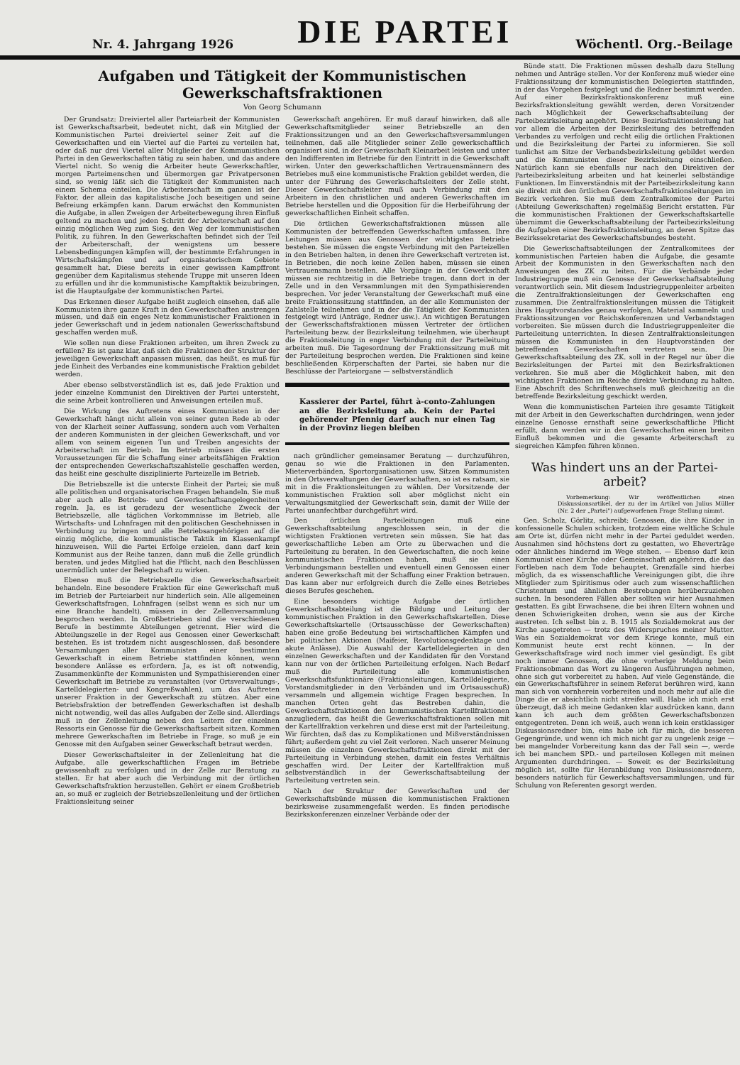Nr. 4. Jahrgang 1926
DIE PARTEI
Wöchentl. Org.-Beilage
Aufgaben und Tätigkeit der Kommunistischen Gewerkschaftsfraktionen
Von Georg Schumann
Der Grundsatz: Dreiviertel aller Parteiarbeit der Kommunisten ist Gewerkschaftsarbeit, bedeutet nicht, daß ein Mitglied der Kommunistischen Partei dreiviertel seiner Zeit auf die Gewerkschaften und ein Viertel auf die Partei zu verteilen hat, oder daß nur drei Viertel aller Mitglieder der Kommunistischen Partei in den Gewerkschaften tätig zu sein haben, und das andere Viertel nicht. So wenig die Arbeiter heute Gewerkschaftler, morgen Parteimenschen und übermorgen gar Privatpersonen sind, so wenig läßt sich die Tätigkeit der Kommunisten nach einem Schema einteilen. Die Arbeiterschaft im ganzen ist der Faktor, der allein das kapitalistische Joch beseitigen und seine Befreiung erkämpfen kann. Darum erwächst den Kommunisten die Aufgabe, in allen Zweigen der Arbeiterbewegung ihren Einfluß geltend zu machen und jeden Schritt der Arbeiterschaft auf den einzig möglichen Weg zum Sieg, den Weg der kommunistischen Politik, zu führen. In den Gewerkschaften befindet sich der Teil der Arbeiterschaft, der wenigstens um bessere Lebensbedingungen kämpfen will, der bestimmte Erfahrungen in Wirtschaftskämpfen und auf organisatorischem Gebiete gesammelt hat. Diese bereits in einer gewissen Kampffront gegenüber dem Kapitalismus stehende Truppe mit unseren Ideen zu erfüllen und ihr die kommunistische Kampftaktik beizubringen, ist die Hauptaufgabe der kommunistischen Partei.
Das Erkennen dieser Aufgabe heißt zugleich einsehen, daß alle Kommunisten ihre ganze Kraft in den Gewerkschaften anstrengen müssen, und daß ein enges Netz kommunistischer Fraktionen in jeder Gewerkschaft und in jedem nationalen Gewerkschaftsbund geschaffen werden muß.
Wie sollen nun diese Fraktionen arbeiten, um ihren Zweck zu erfüllen? Es ist ganz klar, daß sich die Fraktionen der Struktur der jeweiligen Gewerkschaft anpassen müssen, das heißt, es muß für jede Einheit des Verbandes eine kommunistische Fraktion gebildet werden.
Aber ebenso selbstverständlich ist es, daß jede Fraktion und jeder einzelne Kommunist den Direktiven der Partei untersteht, die seine Arbeit kontrollieren und Anweisungen erteilen muß.
Die Wirkung des Auftretens eines Kommunisten in der Gewerkschaft hängt nicht allein von seiner guten Rede ab oder von der Klarheit seiner Auffassung, sondern auch vom Verhalten der anderen Kommunisten in der gleichen Gewerkschaft, und vor allem von seinem eigenen Tun und Treiben angesichts der Arbeiterschaft im Betrieb. Im Betrieb müssen die ersten Voraussetzungen für die Schaffung einer arbeitsfähigen Fraktion der entsprechenden Gewerkschaftszahlstelle geschaffen werden, das heißt eine geschulte disziplinierte Parteizelle im Betrieb.
Die Betriebszelle ist die unterste Einheit der Partei; sie muß alle politischen und organisatorischen Fragen behandeln. Sie muß aber auch alle Betriebs- und Gewerkschaftsangelegenheiten regeln. Ja, es ist geradezu der wesentliche Zweck der Betriebszelle, alle täglichen Vorkommnisse im Betrieb, alle Wirtschafts- und Lohnfragen mit den politischen Geschehnissen in Verbindung zu bringen und alle Betriebsangehörigen auf die einzig mögliche, die kommunistische Taktik im Klassenkampf hinzuweisen. Will die Partei Erfolge erzielen, dann darf kein Kommunist aus der Reihe tanzen, dann muß die Zelle gründlich beraten, und jedes Mitglied hat die Pflicht, nach den Beschlüssen unermüdlich unter der Belegschaft zu wirken.
Ebenso muß die Betriebszelle die Gewerkschaftsarbeit behandeln. Eine besondere Fraktion für eine Gewerkschaft muß im Betrieb der Parteiarbeit nur hinderlich sein. Alle allgemeinen Gewerkschaftsfragen, Lohnfragen (selbst wenn es sich nur um eine Branche handelt), müssen in der Zellenversammlung besprochen werden. In Großbetrieben sind die verschiedenen Berufe in bestimmte Abteilungen getrennt. Hier wird die Abteilungszelle in der Regel aus Genossen einer Gewerkschaft bestehen. Es ist trotzdem nicht ausgeschlossen, daß besondere Versammlungen aller Kommunisten einer bestimmten Gewerkschaft in einem Betriebe stattfinden können, wenn besondere Anlässe es erfordern. Ja, es ist oft notwendig, Zusammenkünfte der Kommunisten und Sympathisierenden einer Gewerkschaft im Betriebe zu veranstalten (vor Ortsverwaltungs-, Kartelldelegierten- und Kongreßwahlen), um das Auftreten unserer Fraktion in der Gewerkschaft zu stützen. Aber eine Betriebsfraktion der betreffenden Gewerkschaften ist deshalb nicht notwendig, weil das alles Aufgaben der Zelle sind. Allerdings muß in der Zellenleitung neben den Leitern der einzelnen Ressorts ein Genosse für die Gewerkschaftsarbeit sitzen. Kommen mehrere Gewerkschaften im Betriebe in Frage, so muß je ein Genosse mit den Aufgaben seiner Gewerkschaft betraut werden.
Dieser Gewerkschaftsleiter in der Zellenleitung hat die Aufgabe, alle gewerkschaftlichen Fragen im Betriebe gewissenhaft zu verfolgen und in der Zelle zur Beratung zu stellen. Er hat aber auch die Verbindung mit der örtlichen Gewerkschaftsfraktion herzustellen. Gehört er einem Großbetrieb an, so muß er zugleich der Betriebszellenleitung und der örtlichen Fraktionsleitung seiner
Gewerkschaft angehören. Er muß darauf hinwirken, daß alle Gewerkschaftsmitglieder seiner Betriebszelle an den Fraktionssitzungen und an den Gewerkschaftsversammlungen teilnehmen, daß alle Mitglieder seiner Zelle gewerkschaftlich organisiert sind, in der Gewerkschaft Kleinarbeit leisten und unter den Indifferenten im Betriebe für den Eintritt in die Gewerkschaft wirken. Unter den gewerkschaftlichen Vertrauensmännern des Betriebes muß eine kommunistische Fraktion gebildet werden, die unter der Führung des Gewerkschaftsleiters der Zelle steht. Dieser Gewerkschaftsleiter muß auch Verbindung mit den Arbeitern in den christlichen und anderen Gewerkschaften im Betriebe herstellen und die Opposition für die Herbeiführung der gewerkschaftlichen Einheit schaffen.
Die örtlichen Gewerkschaftsfraktionen müssen alle Kommunisten der betreffenden Gewerkschaften umfassen. Ihre Leitungen müssen aus Genossen der wichtigsten Betriebe bestehen. Sie müssen die engste Verbindung mit den Parteizellen in den Betrieben halten, in denen ihre Gewerkschaft vertreten ist. In Betrieben, die noch keine Zellen haben, müssen sie einen Vertrauensmann bestellen. Alle Vorgänge in der Gewerkschaft müssen sie rechtzeitig in die Betriebe tragen, dann dort in der Zelle und in den Versammlungen mit den Sympathisierenden besprechen. Vor jeder Veranstaltung der Gewerkschaft muß eine breite Fraktionssitzung stattfinden, an der alle Kommunisten der Zahlstelle teilnehmen und in der die Tätigkeit der Kommunisten festgelegt wird (Anträge, Redner usw.). An wichtigen Beratungen der Gewerkschaftsfraktionen müssen Vertreter der örtlichen Parteileitung bezw. der Bezirksleitung teilnehmen, wie überhaupt die Fraktionsleitung in enger Verbindung mit der Parteileitung arbeiten muß. Die Tagesordnung der Fraktionssitzung muß mit der Parteileitung besprochen werden. Die Fraktionen sind keine beschließenden Körperschaften der Partei, sie haben nur die Beschlüsse der Parteiorgane — selbstverständlich
Kassierer der Partei, führt à-conto-Zahlungen an die Bezirksleitung ab. Kein der Partei gehörender Pfennig darf auch nur einen Tag in der Provinz liegen bleiben
nach gründlicher gemeinsamer Beratung — durchzuführen, genau so wie die Fraktionen in den Parlamenten. Mieterverbänden, Sportorganisationen usw. Sitzen Kommunisten in den Ortsverwaltungen der Gewerkschaften, so ist es ratsam, sie mit in die Fraktionsleitungen zu wählen. Der Vorsitzende der kommunistischen Fraktion soll aber möglichst nicht ein Verwaltungsmitglied der Gewerkschaft sein, damit der Wille der Partei unanfechtbar durchgeführt wird.
Den örtlichen Parteileitungen muß eine Gewerkschaftsabteilung angeschlossen sein, in der die wichtigsten Fraktionen vertreten sein müssen. Sie hat das gewerkschaftliche Leben am Orte zu überwachen und die Parteileitung zu beraten. In den Gewerkschaften, die noch keine kommunistischen Fraktionen haben, muß sie einen Verbindungsmann bestellen und eventuell einen Genossen einer anderen Gewerkschaft mit der Schaffung einer Fraktion betrauen. Das kann aber nur erfolgreich durch die Zelle eines Betriebes dieses Berufes geschehen.
Eine besonders wichtige Aufgabe der örtlichen Gewerkschaftsabteilung ist die Bildung und Leitung der kommunistischen Fraktion in den Gewerkschaftskartellen. Diese Gewerkschaftskartelle (Ortsausschüsse der Gewerkschaften) haben eine große Bedeutung bei wirtschaftlichen Kämpfen und bei politischen Aktionen (Maifeier, Revolutionsgedenktage und akute Anlässe). Die Auswahl der Kartelldelegierten in den einzelnen Gewerkschaften und der Kandidaten für den Vorstand kann nur von der örtlichen Parteileitung erfolgen. Nach Bedarf muß die Parteileitung alle kommunistischen Gewerkschaftsfunktionäre (Fraktionsleitungen, Kartelldelegierte, Vorstandsmitglieder in den Verbänden und im Ortsausschuß) versammeln und allgemein wichtige Fragen besprechen. In manchen Orten geht das Bestreben dahin, die Gewerkschaftsfraktionen den kommunistischen Kartellfraktionen anzugliedern, das heißt die Gewerkschaftsfraktionen sollen mit der Kartellfraktion verkehren und diese erst mit der Parteileitung. Wir fürchten, daß das zu Komplikationen und Mißverständnissen führt; außerdem geht zu viel Zeit verloren. Nach unserer Meinung müssen die einzelnen Gewerkschaftsfraktionen direkt mit der Parteileitung in Verbindung stehen, damit ein festes Verhältnis geschaffen wird. Der Leiter der Kartellfraktion muß selbstverständlich in der Gewerkschaftsabteilung der Parteileitung vertreten sein.
Nach der Struktur der Gewerkschaften und der Gewerkschaftsbünde müssen die kommunistischen Fraktionen bezirksweise zusammengefaßt werden. Es finden periodische Bezirkskonferenzen einzelner Verbände oder der
Bünde statt. Die Fraktionen müssen deshalb dazu Stellung nehmen und Anträge stellen. Vor der Konferenz muß wieder eine Fraktionssitzung der kommunistischen Delegierten stattfinden, in der das Vorgehen festgelegt und die Redner bestimmt werden. Auf einer Bezirksfraktionskonferenz muß eine Bezirksfraktionsleitung gewählt werden, deren Vorsitzender nach Möglichkeit der Gewerkschaftsabteilung der Parteibezirksleitung angehört. Diese Bezirksfraktionsleitung hat vor allem die Arbeiten der Bezirksleitung des betreffenden Verbandes zu verfolgen und recht eilig die örtlichen Fraktionen und die Bezirksleitung der Partei zu informieren. Sie soll tunlichst am Sitze der Verbandsbezirksleitung gebildet werden und die Kommunisten dieser Bezirksleitung einschließen. Natürlich kann sie ebenfalls nur nach den Direktiven der Parteibezirksleitung arbeiten und hat keinerlei selbständige Funktionen. Im Einverständnis mit der Parteibezirksleitung kann sie direkt mit den örtlichen Gewerkschaftsfraktionsleitungen im Bezirk verkehren. Sie muß dem Zentralkomitee der Partei (Abteilung Gewerkschaften) regelmäßig Bericht erstatten. Für die kommunistischen Fraktionen der Gewerkschaftskartelle übernimmt die Gewerkschaftsabteilung der Parteibezirksleitung die Aufgaben einer Bezirksfraktionsleitung, an deren Spitze das Bezirkssekretariat des Gewerkschaftsbundes besteht.
Die Gewerkschaftsabteilungen der Zentralkomitees der kommunistischen Parteien haben die Aufgabe, die gesamte Arbeit der Kommunisten in den Gewerkschaften nach den Anweisungen des ZK zu leiten. Für die Verbände jeder Industriegruppe muß ein Genosse der Gewerkschaftsabteilung verantwortlich sein. Mit diesem Industriegruppenleiter arbeiten die Zentralfraktionsleitungen der Gewerkschaften eng zusammen. Die Zentralfraktionsleitungen müssen die Tätigkeit ihres Hauptvorstandes genau verfolgen, Material sammeln und Fraktionssitzungen vor Reichskonferenzen und Verbandstagen vorbereiten. Sie müssen durch die Industriegruppenleiter die Parteileitung unterrichten. In diesen Zentralfraktionsleitungen müssen die Kommunisten in den Hauptvorständen der betreffenden Gewerkschaften vertreten sein. Die Gewerkschaftsabteilung des ZK. soll in der Regel nur über die Bezirksleitungen der Partei mit den Bezirksfraktionen verkehren. Sie muß aber die Möglichkeit haben, mit den wichtigsten Fraktionen im Reiche direkte Verbindung zu halten. Eine Abschrift des Schriftenwechsels muß gleichzeitig an die betreffende Bezirksleitung geschickt werden.
Wenn die kommunistischen Parteien ihre gesamte Tätigkeit mit der Arbeit in den Gewerkschaften durchdringen, wenn jeder einzelne Genosse ernsthaft seine gewerkschaftliche Pflicht erfüllt, dann werden wir in den Gewerkschaften einen breiten Einfluß bekommen und die gesamte Arbeiterschaft zu siegreichen Kämpfen führen können.
Was hindert uns an der Partei-arbeit?
Vorbemerkung: Wir veröffentlichen einen Diskussionsartikel, der zu der im Artikel von Julius Müller (Nr. 2 der „Partei") aufgeworfenen Frage Stellung nimmt.
Gen. Scholz, Görlitz, schreibt: Genossen, die ihre Kinder in konfessionelle Schulen schicken, trotzdem eine weltliche Schule am Orte ist, dürfen nicht mehr in der Partei geduldet werden. Ausnahmen sind höchstens dort zu gestatten, wo Eheverträge oder ähnliches hindernd im Wege stehen. — Ebenso darf kein Kommunist einer Kirche oder Gemeinschaft angehören, die das Fortleben nach dem Tode behauptet. Grenzfälle sind hierbei möglich, da es wissenschaftliche Vereinigungen gibt, die ihre Mitglieder zum Spiritismus oder auch zum wissenschaftlichen Christentum und ähnlichen Bestrebungen herüberzuziehen suchen. In besonderen Fällen aber sollten wir hier Ausnahmen gestatten. Es gibt Erwachsene, die bei ihren Eltern wohnen und denen Schwierigkeiten drohen, wenn sie aus der Kirche austreten. Ich selbst bin z. B. 1915 als Sozialdemokrat aus der Kirche ausgetreten — trotz des Widerspruches meiner Mutter. Was ein Sozialdemokrat vor dem Kriege konnte, muß ein Kommunist heute erst recht können. — In der Gewerkschaftsfrage wird noch immer viel gesündigt. Es gibt noch immer Genossen, die ohne vorherige Meldung beim Fraktionsobmann das Wort zu längeren Ausführungen nehmen, ohne sich gut vorbereitet zu haben. Auf viele Gegenstände, die ein Gewerkschaftsführer in seinem Referat berühren wird, kann man sich von vornherein vorbereiten und noch mehr auf alle die Dinge die er absichtlich nicht streifen will. Habe ich mich erst überzeugt, daß ich meine Gedanken klar ausdrücken kann, dann kann ich auch dem größten Gewerkschaftsbonzen entgegentreten. Denn ich weiß, auch wenn ich kein erstklassiger Diskussionsredner bin, eins habe ich für mich, die besseren Gegengründe, und wenn ich mich nicht gar zu ungelenk zeige — bei mangelnder Vorbereitung kann das der Fall sein —, werde ich bei manchem SPD.- und parteilosen Kollegen mit meinen Argumenten durchdringen. — Soweit es der Bezirksleitung möglich ist, sollte für Heranbildung von Diskussionsrednern, besonders natürlich für Gewerkschaftsversammlungen, und für Schulung von Referenten gesorgt werden.